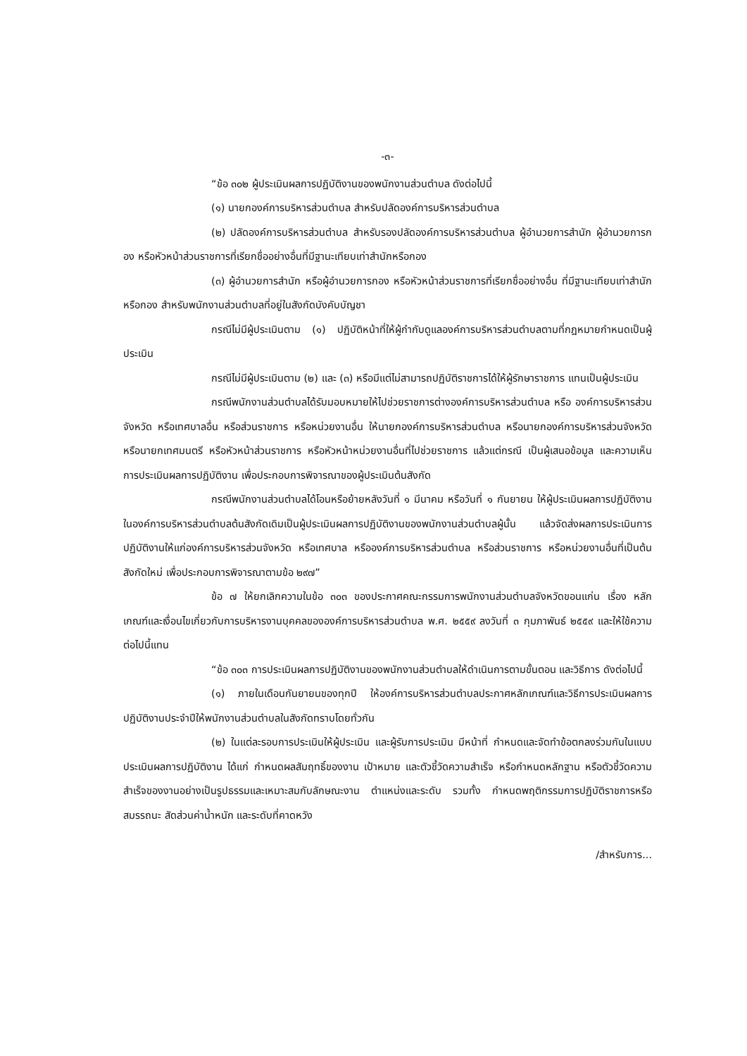-๓-
“ข้อ ๓๐๒ ผู้ประเมินผลการปฏิบัติงานของพนักงานส่วนตำบล ดังต่อไปนี้
(๑) นายกองค์การบริหารส่วนตำบล สำหรับปลัดองค์การบริหารส่วนตำบล
(๒) ปลัดองค์การบริหารส่วนตำบล สำหรับรองปลัดองค์การบริหารส่วนตำบล ผู้อำนวยการสำนัก ผู้อำนวยการกอง หรือหัวหน้าส่วนราชการที่เรียกชื่ออย่างอื่นที่มีฐานะเทียบเท่าสำนักหรือกอง
(๓) ผู้อำนวยการสำนัก หรือผู้อำนวยการกอง หรือหัวหน้าส่วนราชการที่เรียกชื่ออย่างอื่น ที่มีฐานะเทียบเท่าสำนักหรือกอง สำหรับพนักงานส่วนตำบลที่อยู่ในสังกัดบังคับบัญชา
กรณีไม่มีผู้ประเมินตาม (๑) ปฏิบัติหน้าที่ให้ผู้กำกับดูแลองค์การบริหารส่วนตำบลตามที่กฎหมายกำหนดเป็นผู้ประเมิน
กรณีไม่มีผู้ประเมินตาม (๒) และ (๓) หรือมีแต่ไม่สามารถปฏิบัติราชการได้ให้ผู้รักษาราชการ แทนเป็นผู้ประเมิน
กรณีพนักงานส่วนตำบลได้รับมอบหมายให้ไปช่วยราชการต่างองค์การบริหารส่วนตำบล หรือ องค์การบริหารส่วนจังหวัด หรือเทศบาลอื่น หรือส่วนราชการ หรือหน่วยงานอื่น ให้นายกองค์การบริหารส่วนตำบล หรือนายกองค์การบริหารส่วนจังหวัด หรือนายกเทศมนตรี หรือหัวหน้าส่วนราชการ หรือหัวหน้าหน่วยงานอื่นที่ไปช่วยราชการ แล้วแต่กรณี เป็นผู้เสนอข้อมูล และความเห็นการประเมินผลการปฏิบัติงาน เพื่อประกอบการพิจารณาของผู้ประเมินต้นสังกัด
กรณีพนักงานส่วนตำบลได้โอนหรือย้ายหลังวันที่ ๑ มีนาคม หรือวันที่ ๑ กันยายน ให้ผู้ประเมินผลการปฏิบัติงานในองค์การบริหารส่วนตำบลต้นสังกัดเดิมเป็นผู้ประเมินผลการปฏิบัติงานของพนักงานส่วนตำบลผู้นั้น แล้วจัดส่งผลการประเมินการปฏิบัติงานให้แก่องค์การบริหารส่วนจังหวัด หรือเทศบาล หรือองค์การบริหารส่วนตำบล หรือส่วนราชการ หรือหน่วยงานอื่นที่เป็นต้นสังกัดใหม่ เพื่อประกอบการพิจารณาตามข้อ ๒๙๗”
ข้อ ๗ ให้ยกเลิกความในข้อ ๓๐๓ ของประกาศคณะกรรมการพนักงานส่วนตำบลจังหวัดขอนแก่น เรื่อง หลักเกณฑ์และเงื่อนไขเกี่ยวกับการบริหารงานบุคคลขององค์การบริหารส่วนตำบล พ.ศ. ๒๕๕๙ ลงวันที่ ๓ กุมภาพันธ์ ๒๕๕๙ และให้ใช้ความต่อไปนี้แทน
“ข้อ ๓๐๓ การประเมินผลการปฏิบัติงานของพนักงานส่วนตำบลให้ดำเนินการตามขั้นตอน และวิธีการ ดังต่อไปนี้
(๑) ภายในเดือนกันยายนของทุกปี ให้องค์การบริหารส่วนตำบลประกาศหลักเกณฑ์และวิธีการประเมินผลการปฏิบัติงานประจำปีให้พนักงานส่วนตำบลในสังกัดทราบโดยทั่วกัน
(๒) ในแต่ละรอบการประเมินให้ผู้ประเมิน และผู้รับการประเมิน มีหน้าที่ กำหนดและจัดทำข้อตกลงร่วมกันในแบบประเมินผลการปฏิบัติงาน ได้แก่ กำหนดผลสัมฤทธิ์ของงาน เป้าหมาย และตัวชี้วัดความสำเร็จ หรือกำหนดหลักฐาน หรือตัวชี้วัดความสำเร็จของงานอย่างเป็นรูปธรรมและเหมาะสมกับลักษณะงาน ตำแหน่งและระดับ รวมทั้ง กำหนดพฤติกรรมการปฏิบัติราชการหรือสมรรถนะ สัดส่วนค่าน้ำหนัก และระดับที่คาดหวัง
/สำหรับการ...